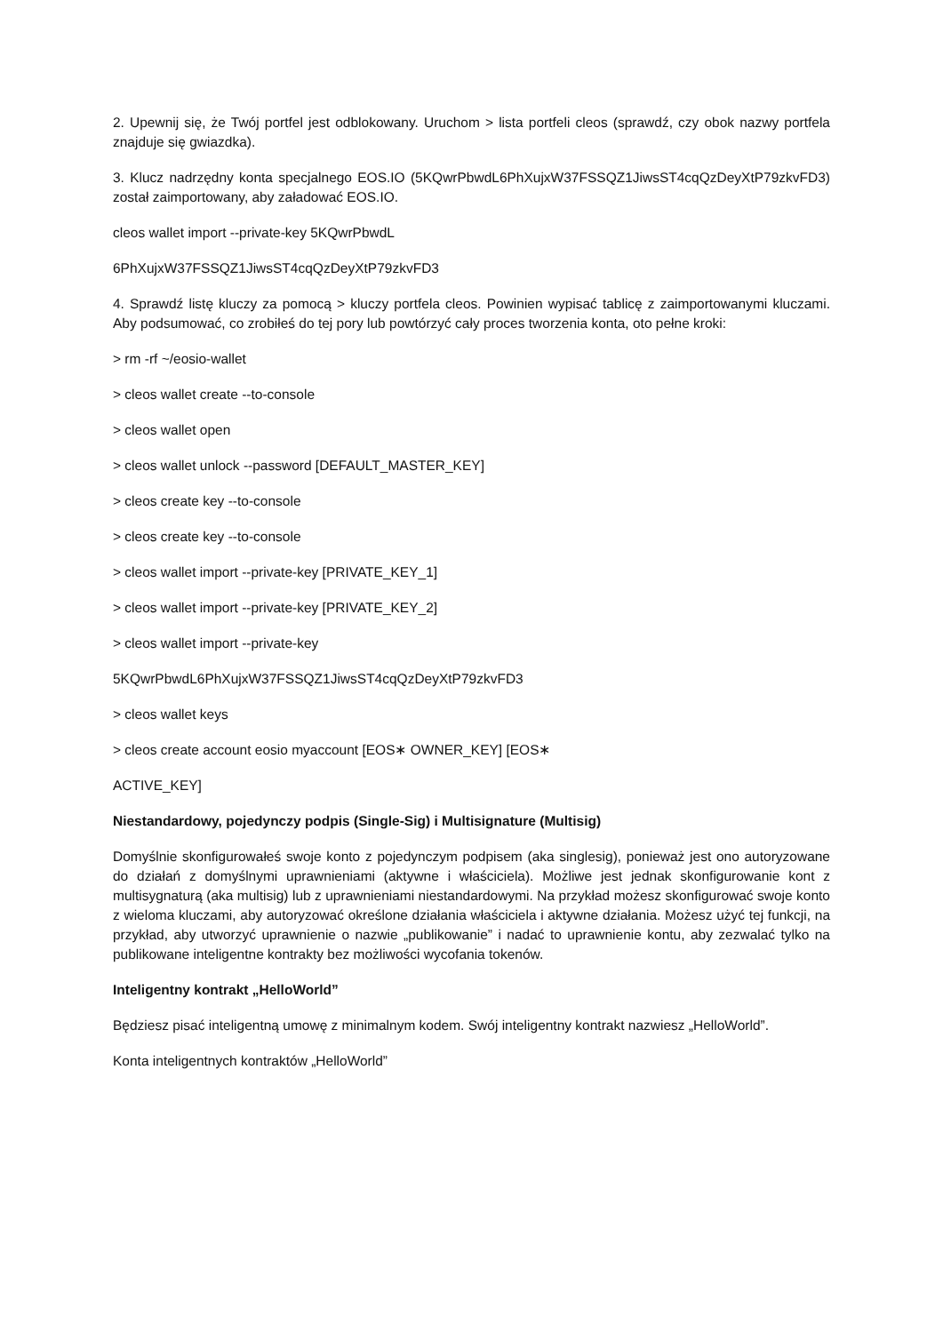2. Upewnij się, że Twój portfel jest odblokowany. Uruchom > lista portfeli cleos (sprawdź, czy obok nazwy portfela znajduje się gwiazdka).
3. Klucz nadrzędny konta specjalnego EOS.IO (5KQwrPbwdL6PhXujxW37FSSQZ1JiwsST4cqQzDeyXtP79zkvFD3) został zaimportowany, aby załadować EOS.IO.
cleos wallet import --private-key 5KQwrPbwdL
6PhXujxW37FSSQZ1JiwsST4cqQzDeyXtP79zkvFD3
4. Sprawdź listę kluczy za pomocą > kluczy portfela cleos. Powinien wypisać tablicę z zaimportowanymi kluczami. Aby podsumować, co zrobiłeś do tej pory lub powtórzyć cały proces tworzenia konta, oto pełne kroki:
> rm -rf ~/eosio-wallet
> cleos wallet create --to-console
> cleos wallet open
> cleos wallet unlock --password [DEFAULT_MASTER_KEY]
> cleos create key --to-console
> cleos create key --to-console
> cleos wallet import --private-key [PRIVATE_KEY_1]
> cleos wallet import --private-key [PRIVATE_KEY_2]
> cleos wallet import --private-key
5KQwrPbwdL6PhXujxW37FSSQZ1JiwsST4cqQzDeyXtP79zkvFD3
> cleos wallet keys
> cleos create account eosio myaccount [EOS∗ OWNER_KEY] [EOS∗
ACTIVE_KEY]
Niestandardowy, pojedynczy podpis (Single-Sig) i Multisignature (Multisig)
Domyślnie skonfigurowałeś swoje konto z pojedynczym podpisem (aka singlesig), ponieważ jest ono autoryzowane do działań z domyślnymi uprawnieniami (aktywne i właściciela). Możliwe jest jednak skonfigurowanie kont z multisygnaturą (aka multisig) lub z uprawnieniami niestandardowymi. Na przykład możesz skonfigurować swoje konto z wieloma kluczami, aby autoryzować określone działania właściciela i aktywne działania. Możesz użyć tej funkcji, na przykład, aby utworzyć uprawnienie o nazwie „publikowanie” i nadać to uprawnienie kontu, aby zezwalać tylko na publikowane inteligentne kontrakty bez możliwości wycofania tokenów.
Inteligentny kontrakt „HelloWorld”
Będziesz pisać inteligentną umowę z minimalnym kodem. Swój inteligentny kontrakt nazwiesz „HelloWorld”.
Konta inteligentnych kontraktów „HelloWorld”